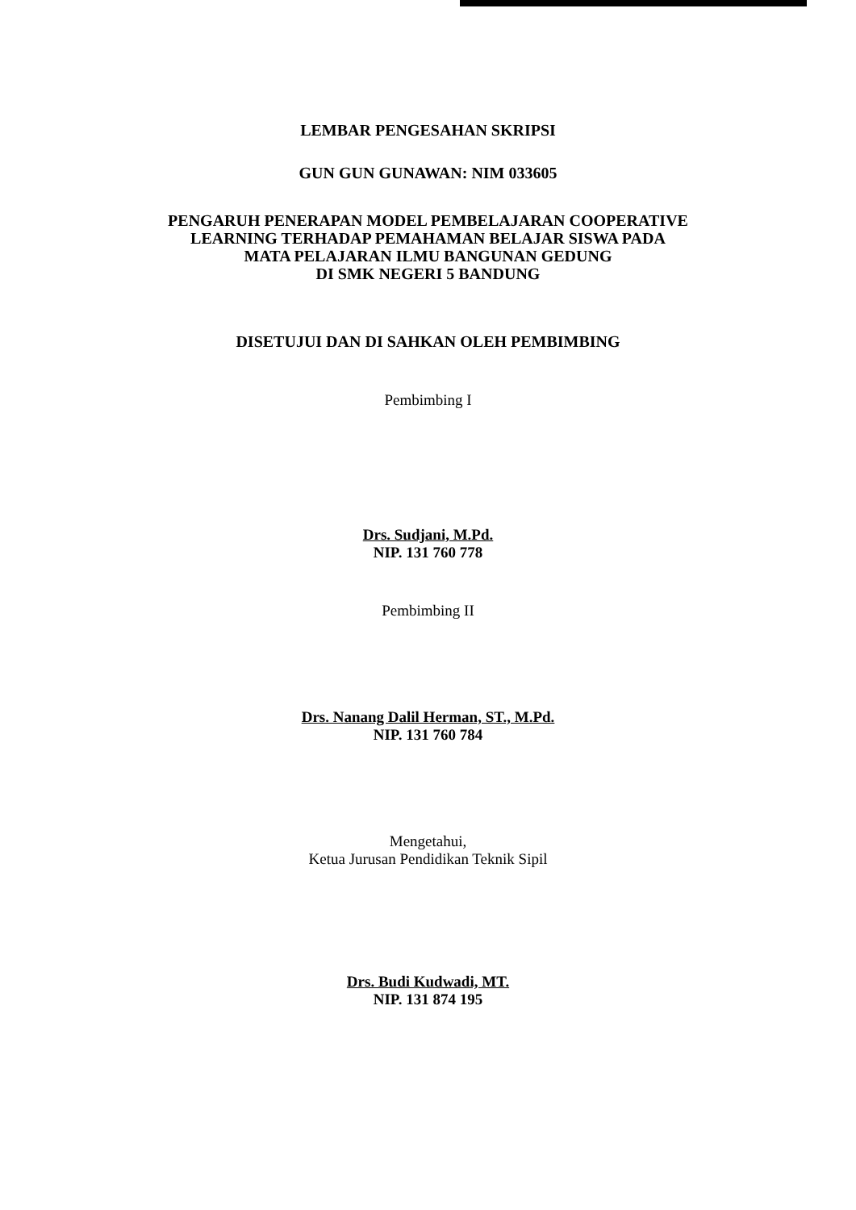LEMBAR PENGESAHAN SKRIPSI
GUN GUN GUNAWAN: NIM 033605
PENGARUH PENERAPAN MODEL PEMBELAJARAN COOPERATIVE
LEARNING TERHADAP PEMAHAMAN BELAJAR SISWA PADA
MATA PELAJARAN ILMU BANGUNAN GEDUNG
DI SMK NEGERI 5 BANDUNG
DISETUJUI DAN DI SAHKAN OLEH PEMBIMBING
Pembimbing I
Drs. Sudjani, M.Pd.
NIP. 131 760 778
Pembimbing II
Drs. Nanang Dalil Herman, ST., M.Pd.
NIP. 131 760 784
Mengetahui,
Ketua Jurusan Pendidikan Teknik Sipil
Drs. Budi Kudwadi, MT.
NIP. 131 874 195